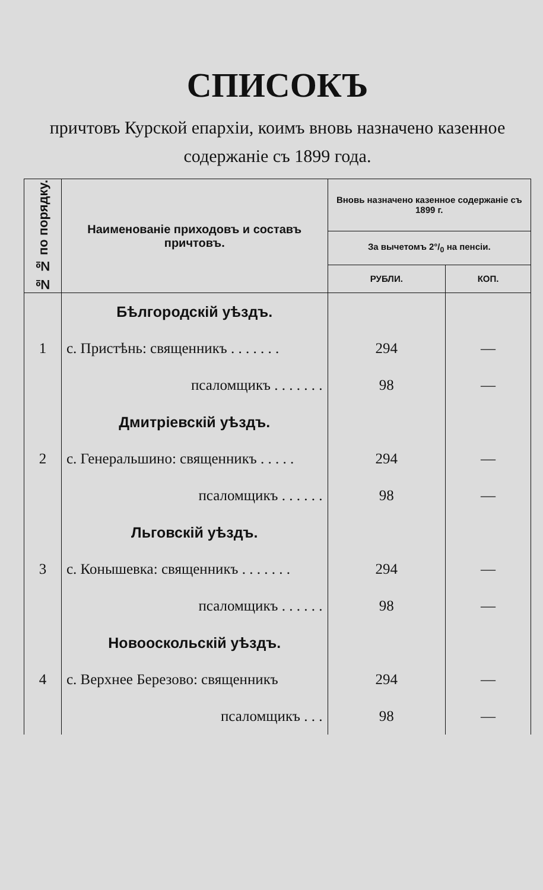СПИСОКЪ
причтовъ Курской епархіи, коимъ вновь назначено казенное содержаніе съ 1899 года.
| № № по порядку. | Наименованіе приходовъ и составъ причтовъ. | Вновь назначено казенное содержаніе съ 1899 г. | |
| --- | --- | --- | --- |
| | | За вычетомъ 2°/<sub>0</sub> на пенсіи. | |
| | | РУБЛИ. | КОП. |
| | Бѣлгородскій уѣздъ. | | |
| 1 | с. Пристѣнь: священникъ . . . . . . . | 294 | — |
| | псаломщикъ . . . . . . . | 98 | — |
| | Дмитріевскій уѣздъ. | | |
| 2 | с. Генеральшино: священникъ . . . . . | 294 | — |
| | псаломщикъ . . . . . . | 98 | — |
| | Льговскій уѣздъ. | | |
| 3 | с. Конышевка: священникъ . . . . . . . | 294 | — |
| | псаломщикъ . . . . . . | 98 | — |
| | Новооскольскій уѣздъ. | | |
| 4 | с. Верхнее Березово: священникъ | 294 | — |
| | псаломщикъ . . . | 98 | — |